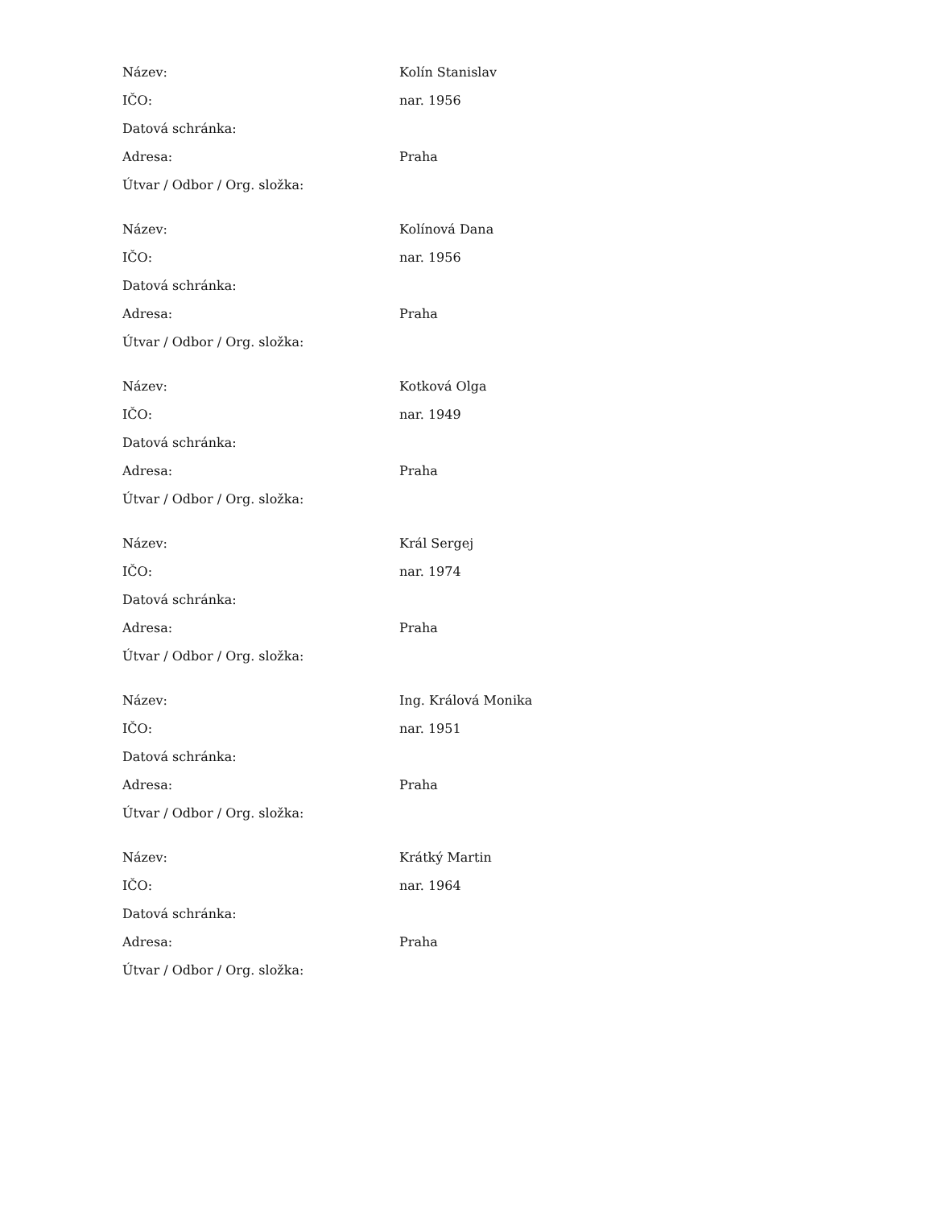| Název: | Kolín Stanislav |
| IČO: | nar. 1956 |
| Datová schránka: | |
| Adresa: | Praha |
| Útvar / Odbor / Org. složka: | |
| Název: | Kolínová Dana |
| IČO: | nar. 1956 |
| Datová schránka: | |
| Adresa: | Praha |
| Útvar / Odbor / Org. složka: | |
| Název: | Kotková Olga |
| IČO: | nar. 1949 |
| Datová schránka: | |
| Adresa: | Praha |
| Útvar / Odbor / Org. složka: | |
| Název: | Král Sergej |
| IČO: | nar. 1974 |
| Datová schránka: | |
| Adresa: | Praha |
| Útvar / Odbor / Org. složka: | |
| Název: | Ing. Králová Monika |
| IČO: | nar. 1951 |
| Datová schránka: | |
| Adresa: | Praha |
| Útvar / Odbor / Org. složka: | |
| Název: | Krátký Martin |
| IČO: | nar. 1964 |
| Datová schránka: | |
| Adresa: | Praha |
| Útvar / Odbor / Org. složka: | |